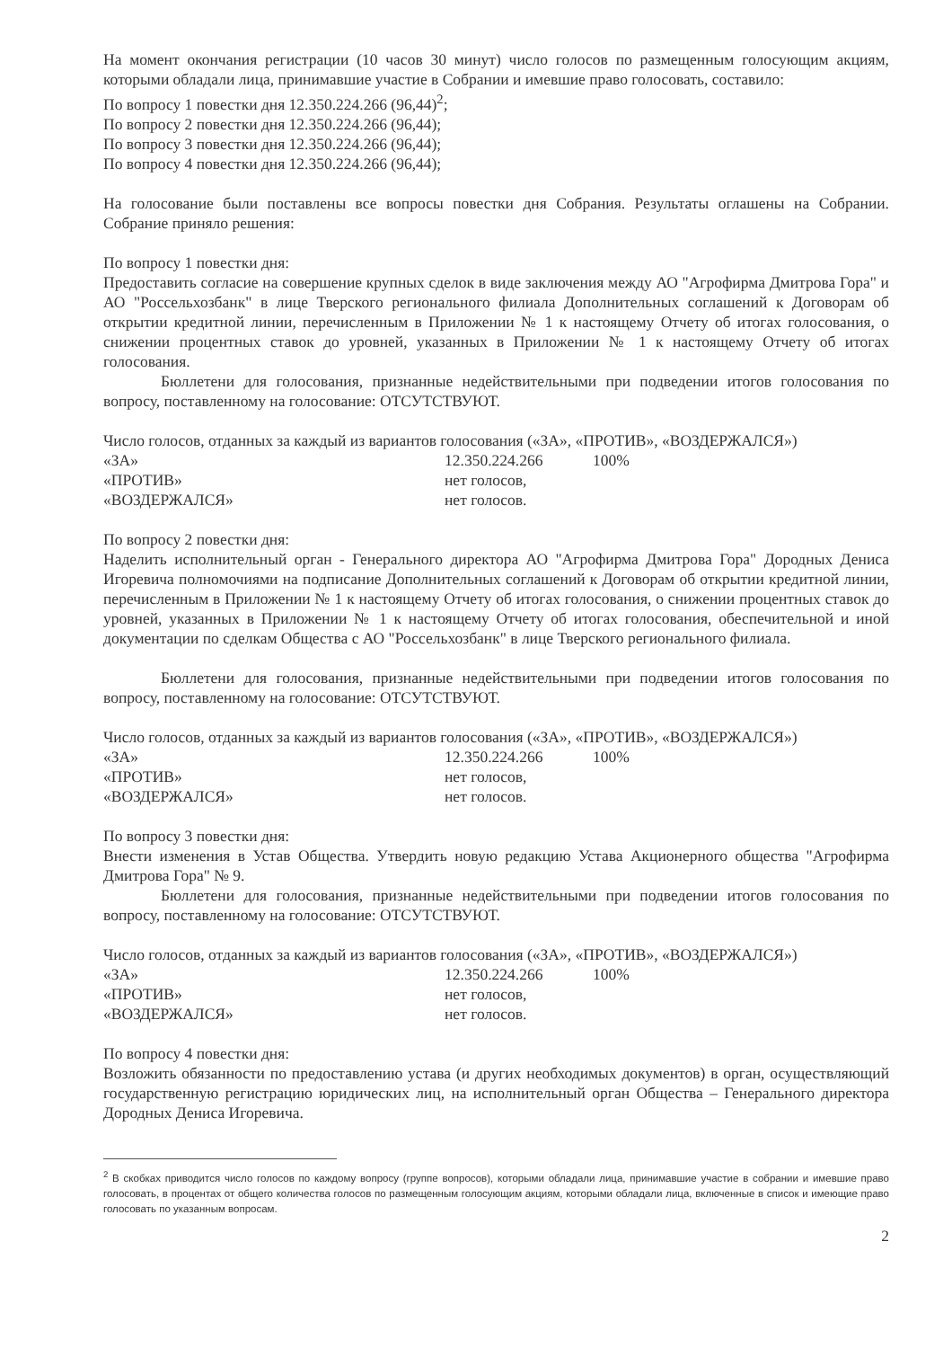На момент окончания регистрации (10 часов 30 минут) число голосов по размещенным голосующим акциям, которыми обладали лица, принимавшие участие в Собрании и имевшие право голосовать, составило:
По вопросу 1 повестки дня 12.350.224.266 (96,44)<sup>2</sup>;
По вопросу 2 повестки дня 12.350.224.266 (96,44);
По вопросу 3 повестки дня 12.350.224.266 (96,44);
По вопросу 4 повестки дня 12.350.224.266 (96,44);
На голосование были поставлены все вопросы повестки дня Собрания. Результаты оглашены на Собрании. Собрание приняло решения:
По вопросу 1 повестки дня:
Предоставить согласие на совершение крупных сделок в виде заключения между АО "Агрофирма Дмитрова Гора" и АО "Россельхозбанк" в лице Тверского регионального филиала Дополнительных соглашений к Договорам об открытии кредитной линии, перечисленным в Приложении № 1 к настоящему Отчету об итогах голосования, о снижении процентных ставок до уровней, указанных в Приложении № 1 к настоящему Отчету об итогах голосования.
Бюллетени для голосования, признанные недействительными при подведении итогов голосования по вопросу, поставленному на голосование: ОТСУТСТВУЮТ.
Число голосов, отданных за каждый из вариантов голосования («ЗА», «ПРОТИВ», «ВОЗДЕРЖАЛСЯ»)
| «ЗА» | 12.350.224.266 | 100% |
| «ПРОТИВ» | нет голосов, | |
| «ВОЗДЕРЖАЛСЯ» | нет голосов. | |
По вопросу 2 повестки дня:
Наделить исполнительный орган - Генерального директора АО "Агрофирма Дмитрова Гора" Дородных Дениса Игоревича полномочиями на подписание Дополнительных соглашений к Договорам об открытии кредитной линии, перечисленным в Приложении № 1 к настоящему Отчету об итогах голосования, о снижении процентных ставок до уровней, указанных в Приложении № 1 к настоящему Отчету об итогах голосования, обеспечительной и иной документации по сделкам Общества с АО "Россельхозбанк" в лице Тверского регионального филиала.
Бюллетени для голосования, признанные недействительными при подведении итогов голосования по вопросу, поставленному на голосование: ОТСУТСТВУЮТ.
Число голосов, отданных за каждый из вариантов голосования («ЗА», «ПРОТИВ», «ВОЗДЕРЖАЛСЯ»)
| «ЗА» | 12.350.224.266 | 100% |
| «ПРОТИВ» | нет голосов, | |
| «ВОЗДЕРЖАЛСЯ» | нет голосов. | |
По вопросу 3 повестки дня:
Внести изменения в Устав Общества. Утвердить новую редакцию Устава Акционерного общества "Агрофирма Дмитрова Гора" № 9.
Бюллетени для голосования, признанные недействительными при подведении итогов голосования по вопросу, поставленному на голосование: ОТСУТСТВУЮТ.
Число голосов, отданных за каждый из вариантов голосования («ЗА», «ПРОТИВ», «ВОЗДЕРЖАЛСЯ»)
| «ЗА» | 12.350.224.266 | 100% |
| «ПРОТИВ» | нет голосов, | |
| «ВОЗДЕРЖАЛСЯ» | нет голосов. | |
По вопросу 4 повестки дня:
Возложить обязанности по предоставлению устава (и других необходимых документов) в орган, осуществляющий государственную регистрацию юридических лиц, на исполнительный орган Общества – Генерального директора Дородных Дениса Игоревича.
<sup>2</sup> В скобках приводится число голосов по каждому вопросу (группе вопросов), которыми обладали лица, принимавшие участие в собрании и имевшие право голосовать, в процентах от общего количества голосов по размещенным голосующим акциям, которыми обладали лица, включенные в список и имеющие право голосовать по указанным вопросам.
2